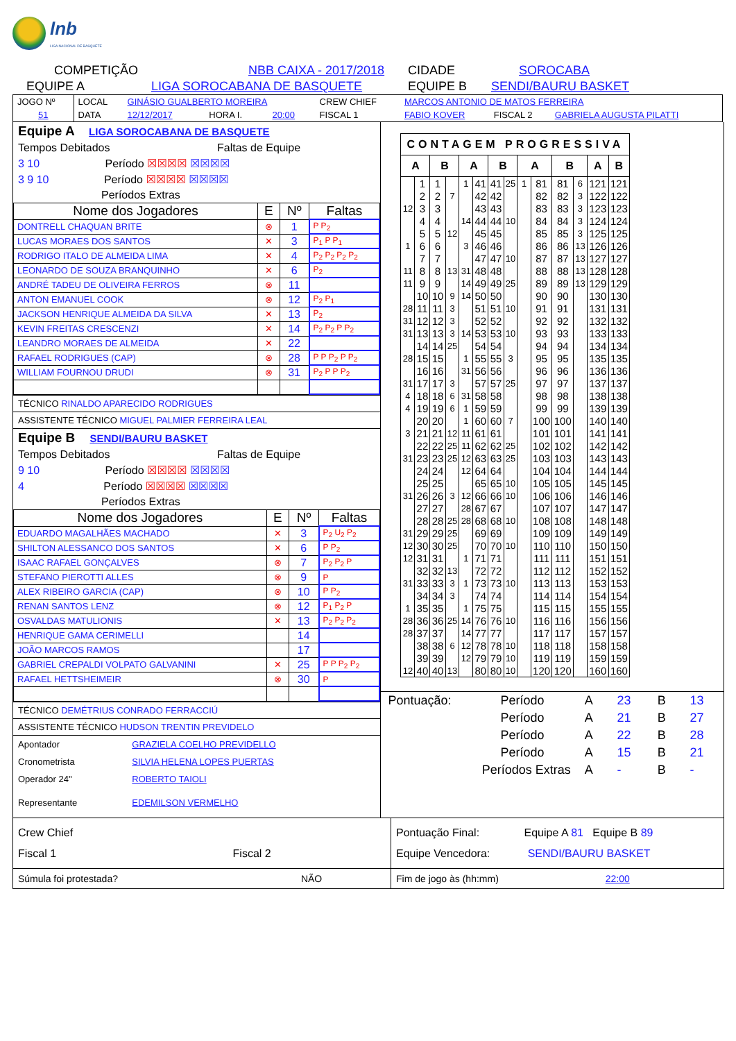lnb
LIGA NACIONAL DE BASQUETE
COMPETIÇÃO
NBB CAIXA - 2017/2018
CIDADE
SOROCABA
EQUIPE A
LIGA SOROCABANA DE BASQUETE
EQUIPE B
SENDI/BAURU BASKET
| JOGO Nº | LOCAL | GINÁSIO GUALBERTO MOREIRA | | | CREW CHIEF | MARCOS ANTONIO DE MATOS FERREIRA | | |
| 51 | DATA | 12/12/2017 | HORA I. | 20:00 | FISCAL 1 | FABIO KOVER | FISCAL 2 | GABRIELA AUGUSTA PILATTI |
Equipe A LIGA SOROCABANA DE BASQUETE
Tempos Debitados Faltas de Equipe
3 10 Período ☒☒☒☒ ☒☒☒☒
3 9 10 Período ☒☒☒☒ ☒☒☒☒
Períodos Extras
| Nome dos Jogadores | E | Nº | Faltas |
| --- | --- | --- | --- |
| DONTRELL CHAQUAN BRITE | ⊗ | 1 | P P<sub>2</sub> |
| LUCAS MORAES DOS SANTOS | ✕ | 3 | P<sub>1</sub> P P<sub>1</sub> |
| RODRIGO ITALO DE ALMEIDA LIMA | ✕ | 4 | P<sub>2</sub> P<sub>2</sub> P<sub>2</sub> P<sub>2</sub> |
| LEONARDO DE SOUZA BRANQUINHO | ✕ | 6 | P<sub>2</sub> |
| ANDRÉ TADEU DE OLIVEIRA FERROS | ⊗ | 11 | |
| ANTON EMANUEL COOK | ⊗ | 12 | P<sub>2</sub> P<sub>1</sub> |
| JACKSON HENRIQUE ALMEIDA DA SILVA | ✕ | 13 | P<sub>2</sub> |
| KEVIN FREITAS CRESCENZI | ✕ | 14 | P<sub>2</sub> P<sub>2</sub> P P<sub>2</sub> |
| LEANDRO MORAES DE ALMEIDA | ✕ | 22 | |
| RAFAEL RODRIGUES (CAP) | ⊗ | 28 | P P P<sub>2</sub> P P<sub>2</sub> |
| WILLIAM FOURNOU DRUDI | ⊗ | 31 | P<sub>2</sub> P P P<sub>2</sub> |
TÉCNICO RINALDO APARECIDO RODRIGUES
ASSISTENTE TÉCNICO MIGUEL PALMIER FERREIRA LEAL
Equipe B SENDI/BAURU BASKET
Tempos Debitados Faltas de Equipe
9 10 Período ☒☒☒☒ ☒☒☒☒
4 Período ☒☒☒☒ ☒☒☒☒
Períodos Extras
| Nome dos Jogadores | E | Nº | Faltas |
| --- | --- | --- | --- |
| EDUARDO MAGALHÃES MACHADO | ✕ | 3 | P<sub>2</sub> U<sub>2</sub> P<sub>2</sub> |
| SHILTON ALESSANCO DOS SANTOS | ✕ | 6 | P P<sub>2</sub> |
| ISAAC RAFAEL GONÇALVES | ⊗ | 7 | P<sub>2</sub> P<sub>2</sub> P |
| STEFANO PIEROTTI ALLES | ⊗ | 9 | P |
| ALEX RIBEIRO GARCIA (CAP) | ⊗ | 10 | P P<sub>2</sub> |
| RENAN SANTOS LENZ | ⊗ | 12 | P<sub>1</sub> P<sub>2</sub> P |
| OSVALDAS MATULIONIS | ✕ | 13 | P<sub>2</sub> P<sub>2</sub> P<sub>2</sub> |
| HENRIQUE GAMA CERIMELLI | | 14 | |
| JOÃO MARCOS RAMOS | | 17 | |
| GABRIEL CREPALDI VOLPATO GALVANINI | ✕ | 25 | P P P<sub>2</sub> P<sub>2</sub> |
| RAFAEL HETTSHEIMEIR | ⊗ | 30 | P |
TÉCNICO DEMÉTRIUS CONRADO FERRACCIÚ
ASSISTENTE TÉCNICO HUDSON TRENTIN PREVIDELO
| Apontador | GRAZIELA COELHO PREVIDELLO |
| Cronometrista | SILVIA HELENA LOPES PUERTAS |
| Operador 24" | ROBERTO TAIOLI |
| Representante | EDEMILSON VERMELHO |
| CONTAGEM PROGRESSIVA | | | | | | | | | | | | | |
| --- | --- | --- | --- | --- | --- | --- | --- | --- | --- | --- | --- | --- | --- |
| A | | B | | A | | B | | A | | B | | A | B |
| | 1 | 1 | | 1 | 41 | 41 | 25 | 1 | 81 | 81 | 6 | 121 | 121 |
| | 2 | 2 | 7 | | 42 | 42 | | | 82 | 82 | 3 | 122 | 122 |
| 12 | 3 | 3 | | | 43 | 43 | | | 83 | 83 | 3 | 123 | 123 |
| | 4 | 4 | | 14 | 44 | 44 | 10 | | 84 | 84 | 3 | 124 | 124 |
| | 5 | 5 | 12 | | 45 | 45 | | | 85 | 85 | 3 | 125 | 125 |
| 1 | 6 | 6 | | 3 | 46 | 46 | | | 86 | 86 | 13 | 126 | 126 |
| | 7 | 7 | | | 47 | 47 | 10 | | 87 | 87 | 13 | 127 | 127 |
| 11 | 8 | 8 | 13 | 31 | 48 | 48 | | | 88 | 88 | 13 | 128 | 128 |
| 11 | 9 | 9 | | 14 | 49 | 49 | 25 | | 89 | 89 | 13 | 129 | 129 |
| | 10 | 10 | 9 | 14 | 50 | 50 | | | 90 | 90 | | 130 | 130 |
| 28 | 11 | 11 | 3 | | 51 | 51 | 10 | | 91 | 91 | | 131 | 131 |
| 31 | 12 | 12 | 3 | | 52 | 52 | | | 92 | 92 | | 132 | 132 |
| 31 | 13 | 13 | 3 | 14 | 53 | 53 | 10 | | 93 | 93 | | 133 | 133 |
| | 14 | 14 | 25 | | 54 | 54 | | | 94 | 94 | | 134 | 134 |
| 28 | 15 | 15 | | 1 | 55 | 55 | 3 | | 95 | 95 | | 135 | 135 |
| | 16 | 16 | | 31 | 56 | 56 | | | 96 | 96 | | 136 | 136 |
| 31 | 17 | 17 | 3 | | 57 | 57 | 25 | | 97 | 97 | | 137 | 137 |
| 4 | 18 | 18 | 6 | 31 | 58 | 58 | | | 98 | 98 | | 138 | 138 |
| 4 | 19 | 19 | 6 | 1 | 59 | 59 | | | 99 | 99 | | 139 | 139 |
| | 20 | 20 | | 1 | 60 | 60 | 7 | | 100 | 100 | | 140 | 140 |
| 3 | 21 | 21 | 12 | 11 | 61 | 61 | | | 101 | 101 | | 141 | 141 |
| | 22 | 22 | 25 | 11 | 62 | 62 | 25 | | 102 | 102 | | 142 | 142 |
| 31 | 23 | 23 | 25 | 12 | 63 | 63 | 25 | | 103 | 103 | | 143 | 143 |
| | 24 | 24 | | 12 | 64 | 64 | | | 104 | 104 | | 144 | 144 |
| | 25 | 25 | | | 65 | 65 | 10 | | 105 | 105 | | 145 | 145 |
| 31 | 26 | 26 | 3 | 12 | 66 | 66 | 10 | | 106 | 106 | | 146 | 146 |
| | 27 | 27 | | 28 | 67 | 67 | | | 107 | 107 | | 147 | 147 |
| | 28 | 28 | 25 | 28 | 68 | 68 | 10 | | 108 | 108 | | 148 | 148 |
| 31 | 29 | 29 | 25 | | 69 | 69 | | | 109 | 109 | | 149 | 149 |
| 12 | 30 | 30 | 25 | | 70 | 70 | 10 | | 110 | 110 | | 150 | 150 |
| 12 | 31 | 31 | | 1 | 71 | 71 | | | 111 | 111 | | 151 | 151 |
| | 32 | 32 | 13 | | 72 | 72 | | | 112 | 112 | | 152 | 152 |
| 31 | 33 | 33 | 3 | 1 | 73 | 73 | 10 | | 113 | 113 | | 153 | 153 |
| | 34 | 34 | 3 | | 74 | 74 | | | 114 | 114 | | 154 | 154 |
| 1 | 35 | 35 | | 1 | 75 | 75 | | | 115 | 115 | | 155 | 155 |
| 28 | 36 | 36 | 25 | 14 | 76 | 76 | 10 | | 116 | 116 | | 156 | 156 |
| 28 | 37 | 37 | | 14 | 77 | 77 | | | 117 | 117 | | 157 | 157 |
| | 38 | 38 | 6 | 12 | 78 | 78 | 10 | | 118 | 118 | | 158 | 158 |
| | 39 | 39 | | 12 | 79 | 79 | 10 | | 119 | 119 | | 159 | 159 |
| 12 | 40 | 40 | 13 | | 80 | 80 | 10 | | 120 | 120 | | 160 | 160 |
| Pontuação: | Período | A | 23 | B | 13 |
| | Período | A | 21 | B | 27 |
| | Período | A | 22 | B | 28 |
| | Período | A | 15 | B | 21 |
| Períodos Extras | | A | - | B | - |
Crew Chief
Fiscal 1 Fiscal 2
Pontuação Final: Equipe A 81 Equipe B 89
Equipe Vencedora: SENDI/BAURU BASKET
Súmula foi protestada? NÃO Fim de jogo às (hh:mm) 22:00